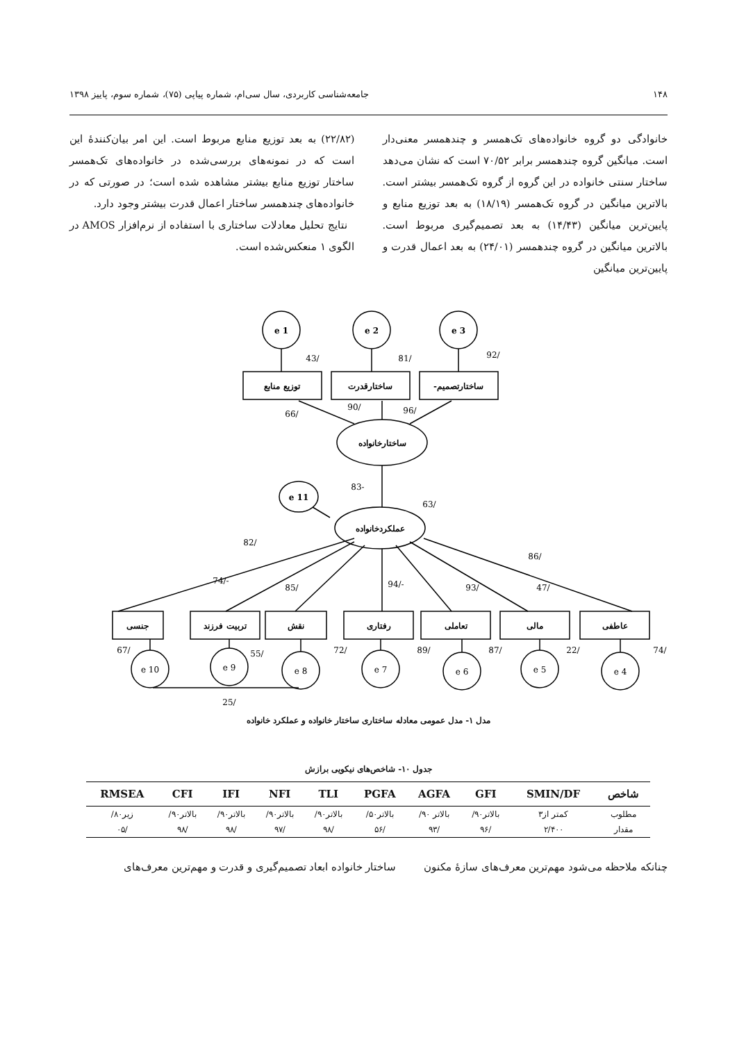۱۴۸ جامعه‌شناسی کاربردی، سال سی‌ام، شماره پیاپی (۷۵)، شماره سوم، پاییز ۱۳۹۸
خانوادگی دو گروه خانواده‌های تک‌همسر و چندهمسر معنی‌دار است. میانگین گروه چندهمسر برابر ۷۰/۵۲ است که نشان می‌دهد ساختار سنتی خانواده در این گروه از گروه تک‌همسر بیشتر است. بالاترین میانگین در گروه تک‌همسر (۱۸/۱۹) به بعد توزیع منابع و پایین‌ترین میانگین (۱۴/۴۳) به بعد تصمیم‌گیری مربوط است. بالاترین میانگین در گروه چندهمسر (۲۴/۰۱) به بعد اعمال قدرت و پایین‌ترین میانگین
(۲۲/۸۲) به بعد توزیع منابع مربوط است. این امر بیان‌کنندهٔ این است که در نمونه‌های بررسی‌شده در خانواده‌های تک‌همسر ساختار توزیع منابع بیشتر مشاهده شده است؛ در صورتی که در خانواده‌های چندهمسر ساختار اعمال قدرت بیشتر وجود دارد.
نتایج تحلیل معادلات ساختاری با استفاده از نرم‌افزار AMOS در الگوی ۱ منعکس‌شده است.
e 1
e 2
e 3
توزیع منابع
ساختارقدرت
ساختارتصمیم-
ساختارخانواده
e 11
عملکردخانواده
جنسی
تربیت فرزند
نقش
رفتاری
تعاملی
مالی
عاطفی
e 10
e 9
e 8
e 7
e 6
e 5
e 4
/43
/81
/92
/66
/90
/96
-83
/63
/82
/86
-/74
/85
-/94
/93
/47
/67
/55
/72
/89
/87
/22
/74
/25
مدل ۱- مدل عمومی معادله ساختاری ساختار خانواده و عملکرد خانواده
جدول ۱۰- شاخص‌های نیکویی برازش
| شاخص | SMIN/DF | GFI | AGFA | PGFA | TLI | NFI | IFI | CFI | RMSEA |
| --- | --- | --- | --- | --- | --- | --- | --- | --- | --- |
| مطلوب | کمتر از۳ | بالاتر۹۰/ | بالاتر ۹۰/ | بالاتر۵۰/ | بالاتر۹۰/ | بالاتر۹۰/ | بالاتر۹۰/ | بالاتر۹۰/ | زیر۸۰/ |
| مقدار | ۲/۴۰۰ | /۹۶ | /۹۳ | /۵۶ | /۹۸ | /۹۷ | /۹۸ | /۹۸ | /۰۵ |
چنانکه ملاحظه می‌شود مهم‌ترین معرف‌های سازهٔ مکنون ساختار خانواده ابعاد تصمیم‌گیری و قدرت و مهم‌ترین معرف‌های